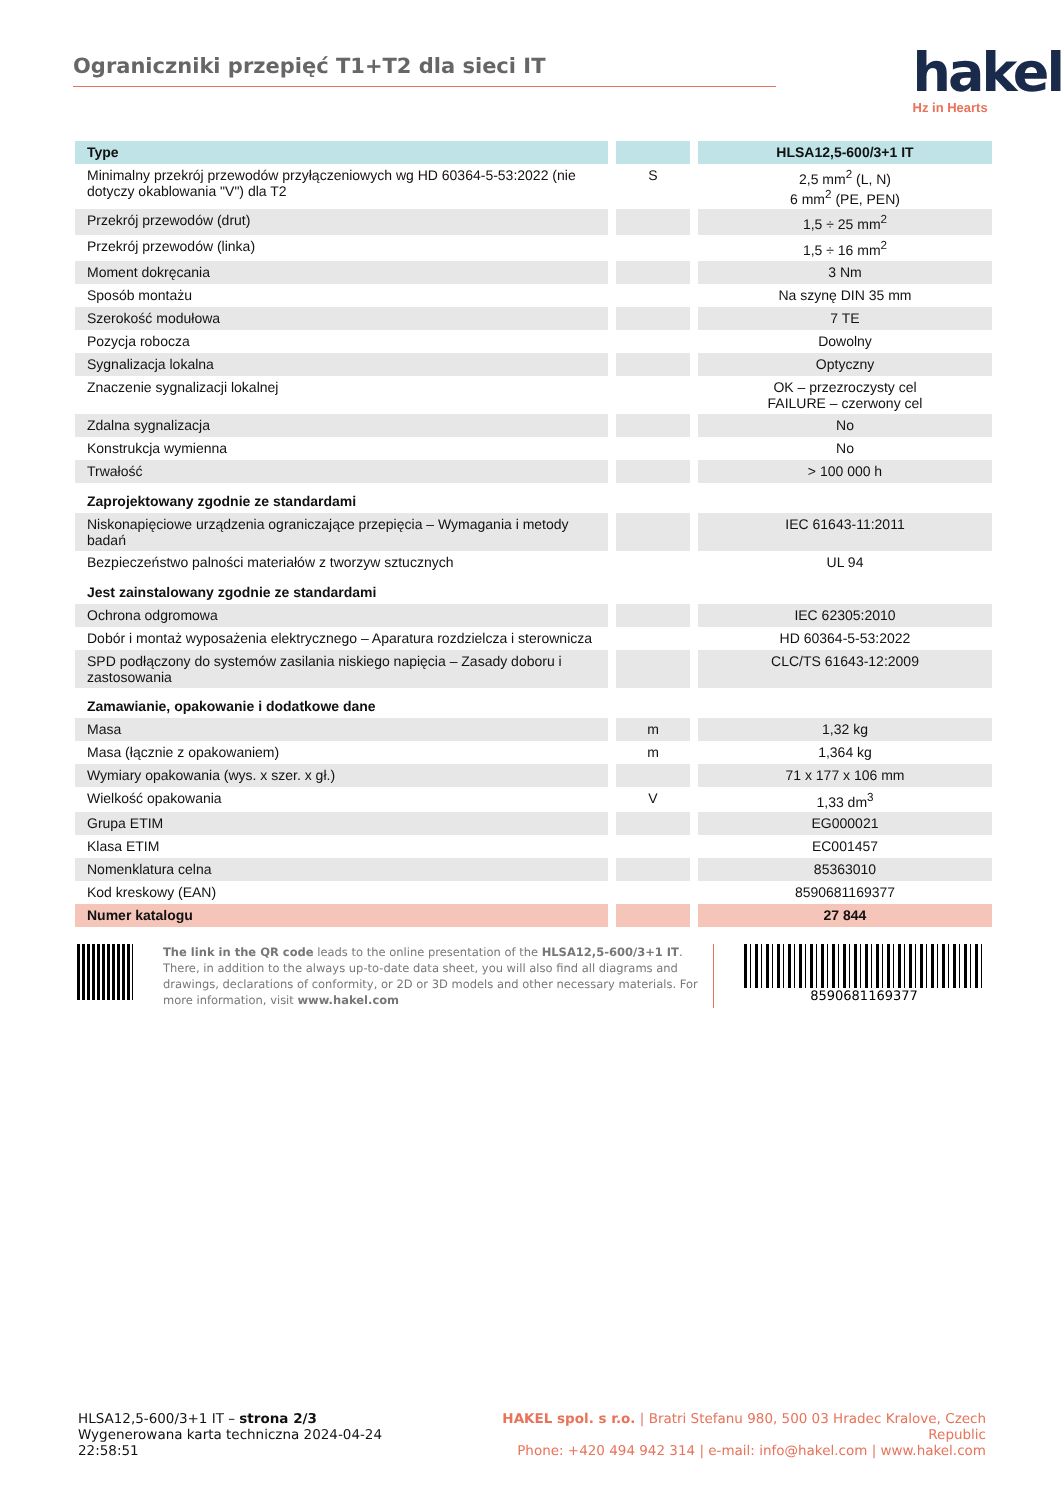Ograniczniki przepięć T1+T2 dla sieci IT
hakel<sup>®</sup>
Hz in Hearts
| Type | | HLSA12,5-600/3+1 IT |
| --- | --- | --- |
| Minimalny przekrój przewodów przyłączeniowych wg HD 60364-5-53:2022 (nie dotyczy okablowania "V") dla T2 | S | 2,5 mm<sup>2</sup> (L, N) 6 mm<sup>2</sup> (PE, PEN) |
| Przekrój przewodów (drut) | | 1,5 ÷ 25 mm<sup>2</sup> |
| Przekrój przewodów (linka) | | 1,5 ÷ 16 mm<sup>2</sup> |
| Moment dokręcania | | 3 Nm |
| Sposób montażu | | Na szynę DIN 35 mm |
| Szerokość modułowa | | 7 TE |
| Pozycja robocza | | Dowolny |
| Sygnalizacja lokalna | | Optyczny |
| Znaczenie sygnalizacji lokalnej | | OK – przezroczysty cel FAILURE – czerwony cel |
| Zdalna sygnalizacja | | No |
| Konstrukcja wymienna | | No |
| Trwałość | | > 100 000 h |
| Zaprojektowany zgodnie ze standardami | | |
| Niskonapięciowe urządzenia ograniczające przepięcia – Wymagania i metody badań | | IEC 61643-11:2011 |
| Bezpieczeństwo palności materiałów z tworzyw sztucznych | | UL 94 |
| Jest zainstalowany zgodnie ze standardami | | |
| Ochrona odgromowa | | IEC 62305:2010 |
| Dobór i montaż wyposażenia elektrycznego – Aparatura rozdzielcza i sterownicza | | HD 60364-5-53:2022 |
| SPD podłączony do systemów zasilania niskiego napięcia – Zasady doboru i zastosowania | | CLC/TS 61643-12:2009 |
| Zamawianie, opakowanie i dodatkowe dane | | |
| Masa | m | 1,32 kg |
| Masa (łącznie z opakowaniem) | m | 1,364 kg |
| Wymiary opakowania (wys. x szer. x gł.) | | 71 x 177 x 106 mm |
| Wielkość opakowania | V | 1,33 dm<sup>3</sup> |
| Grupa ETIM | | EG000021 |
| Klasa ETIM | | EC001457 |
| Nomenklatura celna | | 85363010 |
| Kod kreskowy (EAN) | | 8590681169377 |
| Numer katalogu | | 27 844 |
The link in the QR code leads to the online presentation of the HLSA12,5-600/3+1 IT. There, in addition to the always up-to-date data sheet, you will also find all diagrams and drawings, declarations of conformity, or 2D or 3D models and other necessary materials. For more information, visit www.hakel.com
8590681169377
HLSA12,5-600/3+1 IT – strona 2/3
Wygenerowana karta techniczna 2024-04-24 22:58:51
HAKEL spol. s r.o. | Bratri Stefanu 980, 500 03 Hradec Kralove, Czech Republic
Phone: +420 494 942 314 | e-mail: info@hakel.com | www.hakel.com